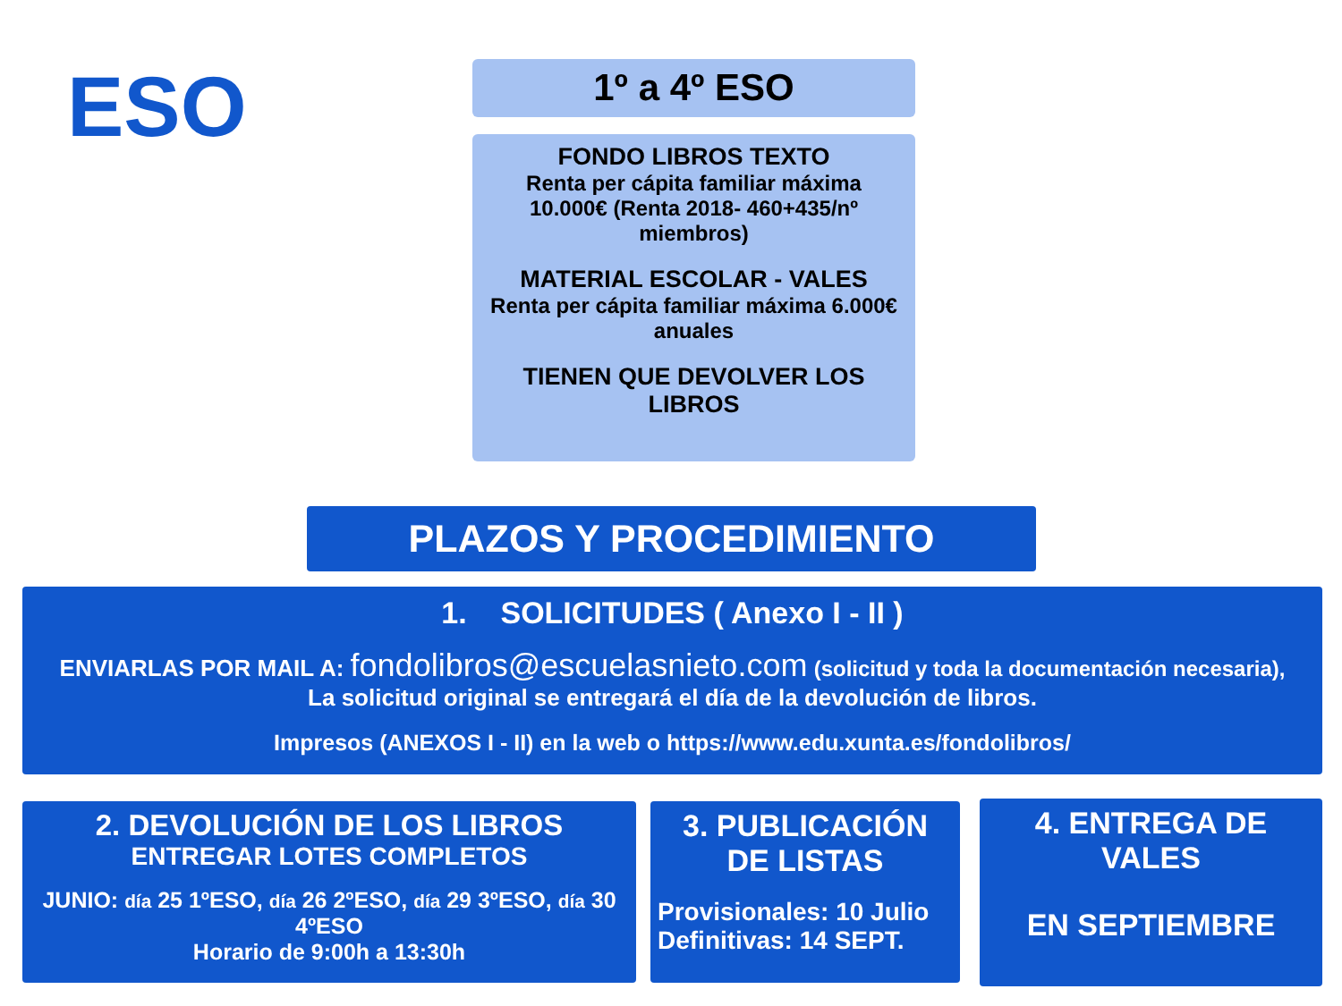ESO 1º a 4º ESO
FONDO LIBROS TEXTO
Renta per cápita familiar máxima 10.000€ (Renta 2018- 460+435/nº miembros)
MATERIAL ESCOLAR - VALES
Renta per cápita familiar máxima 6.000€ anuales
TIENEN QUE DEVOLVER LOS LIBROS
PLAZOS Y PROCEDIMIENTO
1. SOLICITUDES ( Anexo I - II )
ENVIARLAS POR MAIL A: fondolibros@escuelasnieto.com (solicitud y toda la documentación necesaria), La solicitud original se entregará el día de la devolución de libros.
Impresos (ANEXOS I - II) en la web o https://www.edu.xunta.es/fondolibros/
2. DEVOLUCIÓN DE LOS LIBROS
ENTREGAR LOTES COMPLETOS
JUNIO: día 25 1ºESO, día 26 2ºESO, día 29 3ºESO, día 30 4ºESO
Horario de 9:00h a 13:30h
3. PUBLICACIÓN DE LISTAS
Provisionales: 10 Julio
Definitivas: 14 SEPT.
4. ENTREGA DE VALES
EN SEPTIEMBRE